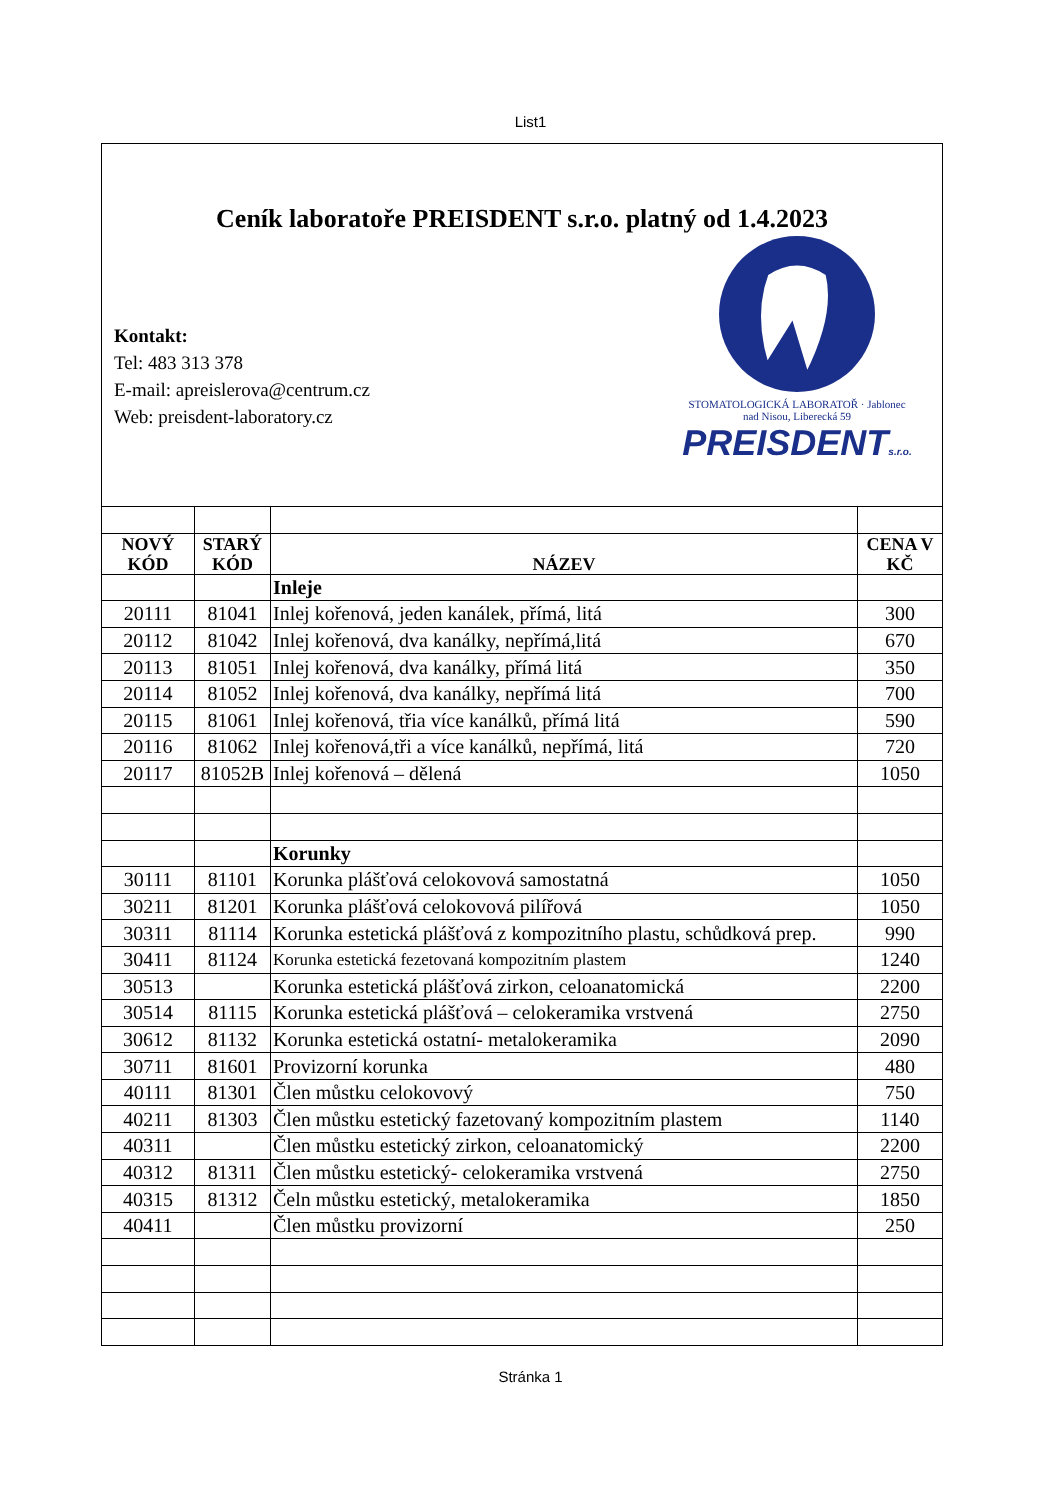List1
Ceník laboratoře PREISDENT s.r.o. platný od 1.4.2023
Kontakt:
Tel: 483 313 378
E-mail: apreislerova@centrum.cz
Web: preisdent-laboratory.cz
STOMATOLOGICKÁ LABORATOŘ · Jablonec nad Nisou, Liberecká 59
PREISDENTs.r.o.
| NOVÝ KÓD | STARÝ KÓD | NÁZEV | CENA V KČ |
| --- | --- | --- | --- |
| | | Inleje | |
| 20111 | 81041 | Inlej kořenová, jeden kanálek, přímá, litá | 300 |
| 20112 | 81042 | Inlej kořenová, dva kanálky, nepřímá,litá | 670 |
| 20113 | 81051 | Inlej kořenová, dva kanálky, přímá litá | 350 |
| 20114 | 81052 | Inlej kořenová, dva kanálky, nepřímá litá | 700 |
| 20115 | 81061 | Inlej kořenová, třia více kanálků, přímá litá | 590 |
| 20116 | 81062 | Inlej kořenová,tři a více kanálků, nepřímá, litá | 720 |
| 20117 | 81052B | Inlej kořenová – dělená | 1050 |
| | | Korunky | |
| 30111 | 81101 | Korunka plášťová celokovová samostatná | 1050 |
| 30211 | 81201 | Korunka plášťová celokovová pilířová | 1050 |
| 30311 | 81114 | Korunka estetická plášťová z kompozitního plastu, schůdková prep. | 990 |
| 30411 | 81124 | Korunka estetická fezetovaná kompozitním plastem | 1240 |
| 30513 | | Korunka estetická plášťová zirkon, celoanatomická | 2200 |
| 30514 | 81115 | Korunka estetická plášťová – celokeramika vrstvená | 2750 |
| 30612 | 81132 | Korunka estetická ostatní- metalokeramika | 2090 |
| 30711 | 81601 | Provizorní korunka | 480 |
| 40111 | 81301 | Člen můstku celokovový | 750 |
| 40211 | 81303 | Člen můstku estetický fazetovaný kompozitním plastem | 1140 |
| 40311 | | Člen můstku estetický zirkon, celoanatomický | 2200 |
| 40312 | 81311 | Člen můstku estetický- celokeramika vrstvená | 2750 |
| 40315 | 81312 | Čeln můstku estetický, metalokeramika | 1850 |
| 40411 | | Člen můstku provizorní | 250 |
Stránka 1